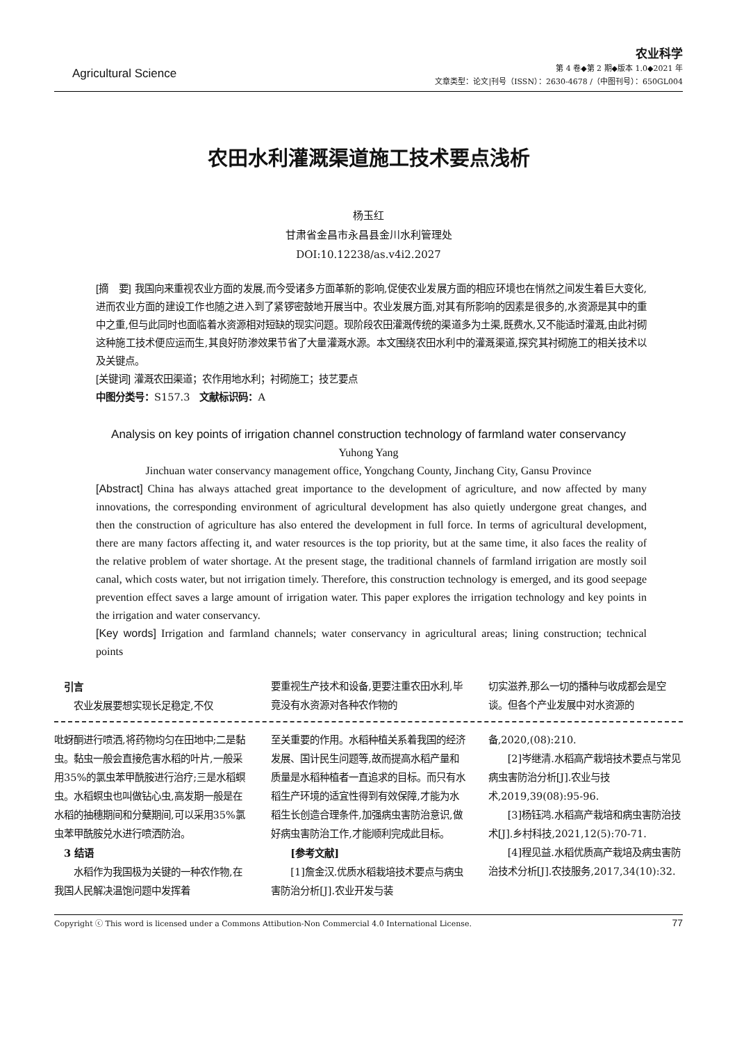Agricultural Science
农业科学
第 4 卷◆第 2 期◆版本 1.0◆2021 年
文章类型：论文|刊号（ISSN）：2630-4678 /（中图刊号）：650GL004
农田水利灌溉渠道施工技术要点浅析
杨玉红
甘肃省金昌市永昌县金川水利管理处
DOI:10.12238/as.v4i2.2027
[摘　要] 我国向来重视农业方面的发展,而今受诸多方面革新的影响,促使农业发展方面的相应环境也在悄然之间发生着巨大变化,进而农业方面的建设工作也随之进入到了紧锣密鼓地开展当中。农业发展方面,对其有所影响的因素是很多的,水资源是其中的重中之重,但与此同时也面临着水资源相对短缺的现实问题。现阶段农田灌溉传统的渠道多为土渠,既费水,又不能适时灌溉,由此衬砌这种施工技术便应运而生,其良好防渗效果节省了大量灌溉水源。本文围绕农田水利中的灌溉渠道,探究其衬砌施工的相关技术以及关键点。
[关键词] 灌溉农田渠道；农作用地水利；衬砌施工；技艺要点
中图分类号：S157.3　文献标识码：A
Analysis on key points of irrigation channel construction technology of farmland water conservancy
Yuhong Yang
Jinchuan water conservancy management office, Yongchang County, Jinchang City, Gansu Province
[Abstract] China has always attached great importance to the development of agriculture, and now affected by many innovations, the corresponding environment of agricultural development has also quietly undergone great changes, and then the construction of agriculture has also entered the development in full force. In terms of agricultural development, there are many factors affecting it, and water resources is the top priority, but at the same time, it also faces the reality of the relative problem of water shortage. At the present stage, the traditional channels of farmland irrigation are mostly soil canal, which costs water, but not irrigation timely. Therefore, this construction technology is emerged, and its good seepage prevention effect saves a large amount of irrigation water. This paper explores the irrigation technology and key points in the irrigation and water conservancy.
[Key words] Irrigation and farmland channels; water conservancy in agricultural areas; lining construction; technical points
　引言
　　农业发展要想实现长足稳定,不仅
要重视生产技术和设备,更要注重农田水利,毕竟没有水资源对各种农作物的
切实滋养,那么一切的播种与收成都会是空谈。但各个产业发展中对水资源的
吡蚜酮进行喷洒,将药物均匀在田地中;二是黏虫。黏虫一般会直接危害水稻的叶片,一般采用35%的氯虫苯甲酰胺进行治疗;三是水稻螟虫。水稻螟虫也叫做钻心虫,高发期一般是在水稻的抽穗期间和分蘖期间,可以采用35%氯虫苯甲酰胺兑水进行喷洒防治。
　3 结语
　　水稻作为我国极为关键的一种农作物,在我国人民解决温饱问题中发挥着
至关重要的作用。水稻种植关系着我国的经济发展、国计民生问题等,故而提高水稻产量和质量是水稻种植者一直追求的目标。而只有水稻生产环境的适宜性得到有效保障,才能为水稻生长创造合理条件,加强病虫害防治意识,做好病虫害防治工作,才能顺利完成此目标。
　　[参考文献]
　　[1]詹金汉.优质水稻栽培技术要点与病虫害防治分析[J].农业开发与装
备,2020,(08):210.
　　[2]岑继清.水稻高产栽培技术要点与常见病虫害防治分析[J].农业与技术,2019,39(08):95-96.
　　[3]杨钰鸿.水稻高产栽培和病虫害防治技术[J].乡村科技,2021,12(5):70-71.
　　[4]程见益.水稻优质高产栽培及病虫害防治技术分析[J].农技服务,2017,34(10):32.
Copyright ⓒ This word is licensed under a Commons Attibution-Non Commercial 4.0 International License. 77